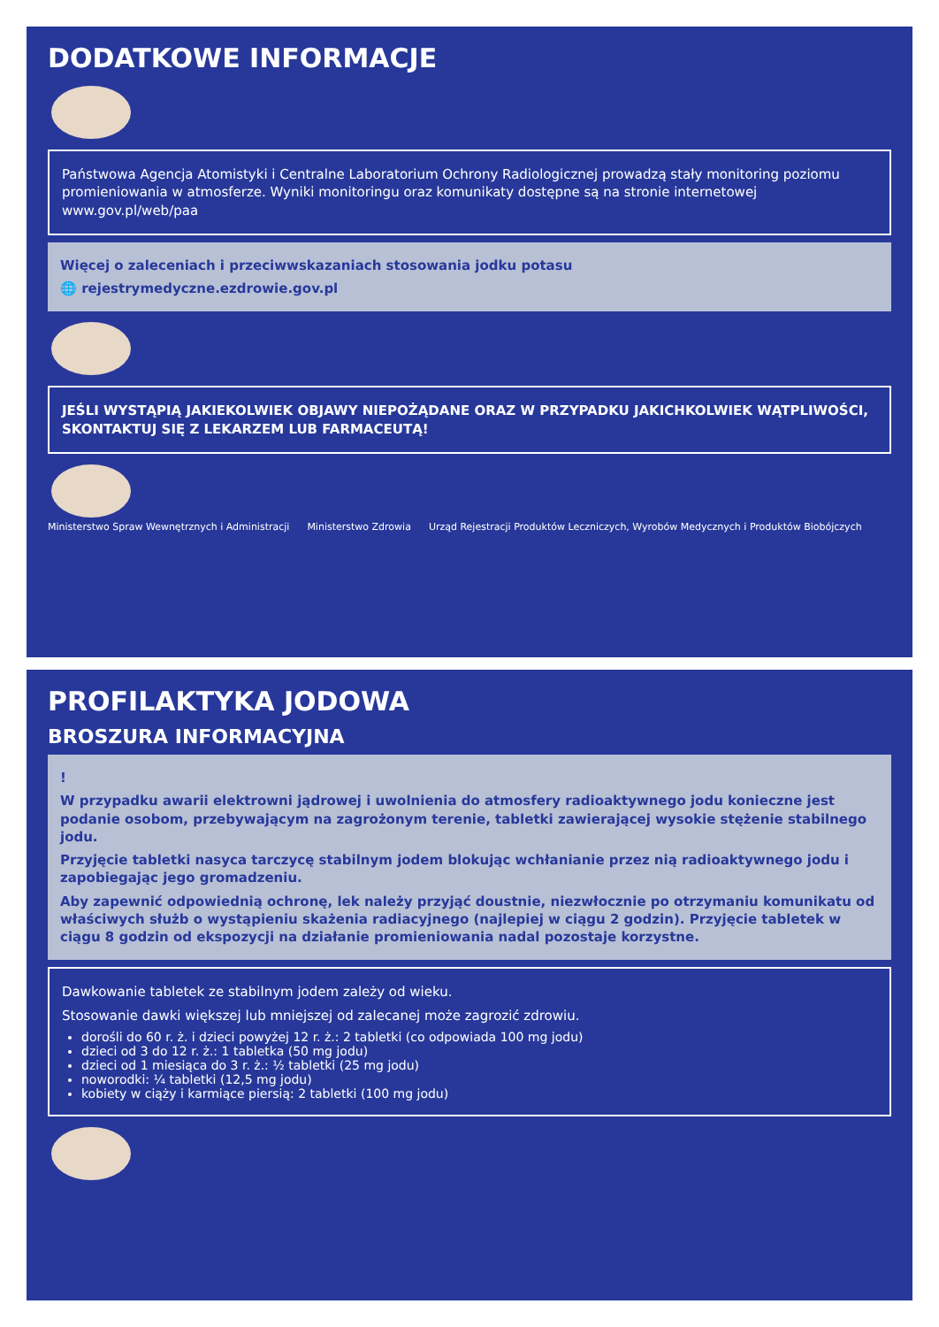DODATKOWE INFORMACJE
Państwowa Agencja Atomistyki i Centralne Laboratorium Ochrony Radiologicznej prowadzą stały monitoring poziomu promieniowania w atmosferze. Wyniki monitoringu oraz komunikaty dostępne są na stronie internetowej www.gov.pl/web/paa
Więcej o zaleceniach i przeciwwskazaniach stosowania jodku potasu
🌐 rejestrymedyczne.ezdrowie.gov.pl
JEŚLI WYSTĄPIĄ JAKIEKOLWIEK OBJAWY NIEPOŻĄDANE ORAZ W PRZYPADKU JAKICHKOLWIEK WĄTPLIWOŚCI, SKONTAKTUJ SIĘ Z LEKARZEM LUB FARMACEUTĄ!
Ministerstwo Spraw Wewnętrznych i Administracji
Ministerstwo Zdrowia Urząd Rejestracji Produktów Leczniczych, Wyrobów Medycznych i Produktów Biobójczych
PROFILAKTYKA JODOWA
BROSZURA INFORMACYJNA
!
W przypadku awarii elektrowni jądrowej i uwolnienia do atmosfery radioaktywnego jodu konieczne jest podanie osobom, przebywającym na zagrożonym terenie, tabletki zawierającej wysokie stężenie stabilnego jodu.
Przyjęcie tabletki nasyca tarczycę stabilnym jodem blokując wchłanianie przez nią radioaktywnego jodu i zapobiegając jego gromadzeniu.
Aby zapewnić odpowiednią ochronę, lek należy przyjąć doustnie, niezwłocznie po otrzymaniu komunikatu od właściwych służb o wystąpieniu skażenia radiacyjnego (najlepiej w ciągu 2 godzin). Przyjęcie tabletek w ciągu 8 godzin od ekspozycji na działanie promieniowania nadal pozostaje korzystne.
Dawkowanie tabletek ze stabilnym jodem zależy od wieku.
Stosowanie dawki większej lub mniejszej od zalecanej może zagrozić zdrowiu.
dorośli do 60 r. ż. i dzieci powyżej 12 r. ż.: 2 tabletki (co odpowiada 100 mg jodu)
dzieci od 3 do 12 r. ż.: 1 tabletka (50 mg jodu)
dzieci od 1 miesiąca do 3 r. ż.: ½ tabletki (25 mg jodu)
noworodki: ¼ tabletki (12,5 mg jodu)
kobiety w ciąży i karmiące piersią: 2 tabletki (100 mg jodu)